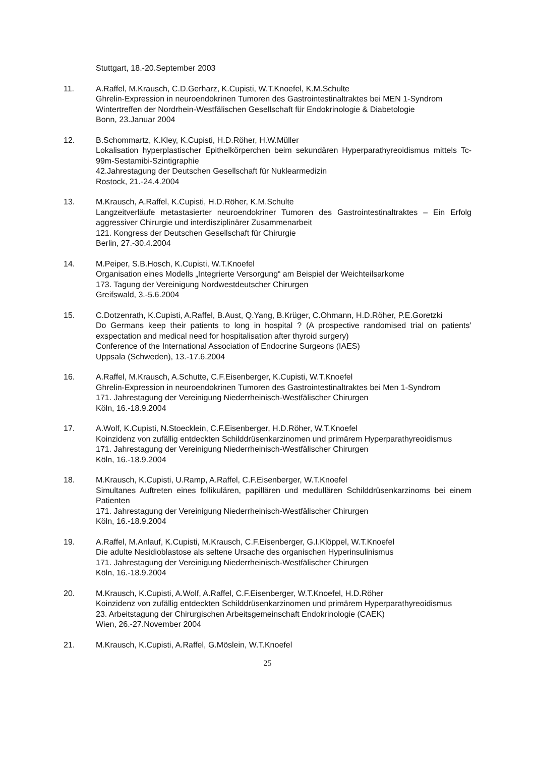Stuttgart, 18.-20.September 2003
11. A.Raffel, M.Krausch, C.D.Gerharz, K.Cupisti, W.T.Knoefel, K.M.Schulte
Ghrelin-Expression in neuroendokrinen Tumoren des Gastrointestinaltraktes bei MEN 1-Syndrom
Wintertreffen der Nordrhein-Westfälischen Gesellschaft für Endokrinologie & Diabetologie
Bonn, 23.Januar 2004
12. B.Schommartz, K.Kley, K.Cupisti, H.D.Röher, H.W.Müller
Lokalisation hyperplastischer Epithelkörperchen beim sekundären Hyperparathyreoidismus mittels Tc-99m-Sestamibi-Szintigraphie
42.Jahrestagung der Deutschen Gesellschaft für Nuklearmedizin
Rostock, 21.-24.4.2004
13. M.Krausch, A.Raffel, K.Cupisti, H.D.Röher, K.M.Schulte
Langzeitverläufe metastasierter neuroendokriner Tumoren des Gastrointestinaltraktes – Ein Erfolg aggressiver Chirurgie und interdisziplinärer Zusammenarbeit
121. Kongress der Deutschen Gesellschaft für Chirurgie
Berlin, 27.-30.4.2004
14. M.Peiper, S.B.Hosch, K.Cupisti, W.T.Knoefel
Organisation eines Modells „Integrierte Versorgung“ am Beispiel der Weichteilsarkome
173. Tagung der Vereinigung Nordwestdeutscher Chirurgen
Greifswald, 3.-5.6.2004
15. C.Dotzenrath, K.Cupisti, A.Raffel, B.Aust, Q.Yang, B.Krüger, C.Ohmann, H.D.Röher, P.E.Goretzki
Do Germans keep their patients to long in hospital ? (A prospective randomised trial on patients’ exspectation and medical need for hospitalisation after thyroid surgery)
Conference of the International Association of Endocrine Surgeons (IAES)
Uppsala (Schweden), 13.-17.6.2004
16. A.Raffel, M.Krausch, A.Schutte, C.F.Eisenberger, K.Cupisti, W.T.Knoefel
Ghrelin-Expression in neuroendokrinen Tumoren des Gastrointestinaltraktes bei Men 1-Syndrom
171. Jahrestagung der Vereinigung Niederrheinisch-Westfälischer Chirurgen
Köln, 16.-18.9.2004
17. A.Wolf, K.Cupisti, N.Stoecklein, C.F.Eisenberger, H.D.Röher, W.T.Knoefel
Koinzidenz von zufällig entdeckten Schilddrüsenkarzinomen und primärem Hyperparathyreoidismus
171. Jahrestagung der Vereinigung Niederrheinisch-Westfälischer Chirurgen
Köln, 16.-18.9.2004
18. M.Krausch, K.Cupisti, U.Ramp, A.Raffel, C.F.Eisenberger, W.T.Knoefel
Simultanes Auftreten eines follikulären, papillären und medullären Schilddrüsenkarzinoms bei einem Patienten
171. Jahrestagung der Vereinigung Niederrheinisch-Westfälischer Chirurgen
Köln, 16.-18.9.2004
19. A.Raffel, M.Anlauf, K.Cupisti, M.Krausch, C.F.Eisenberger, G.I.Klöppel, W.T.Knoefel
Die adulte Nesidioblastose als seltene Ursache des organischen Hyperinsulinismus
171. Jahrestagung der Vereinigung Niederrheinisch-Westfälischer Chirurgen
Köln, 16.-18.9.2004
20. M.Krausch, K.Cupisti, A.Wolf, A.Raffel, C.F.Eisenberger, W.T.Knoefel, H.D.Röher
Koinzidenz von zufällig entdeckten Schilddrüsenkarzinomen und primärem Hyperparathyreoidismus
23. Arbeitstagung der Chirurgischen Arbeitsgemeinschaft Endokrinologie (CAEK)
Wien, 26.-27.November 2004
21. M.Krausch, K.Cupisti, A.Raffel, G.Möslein, W.T.Knoefel
25